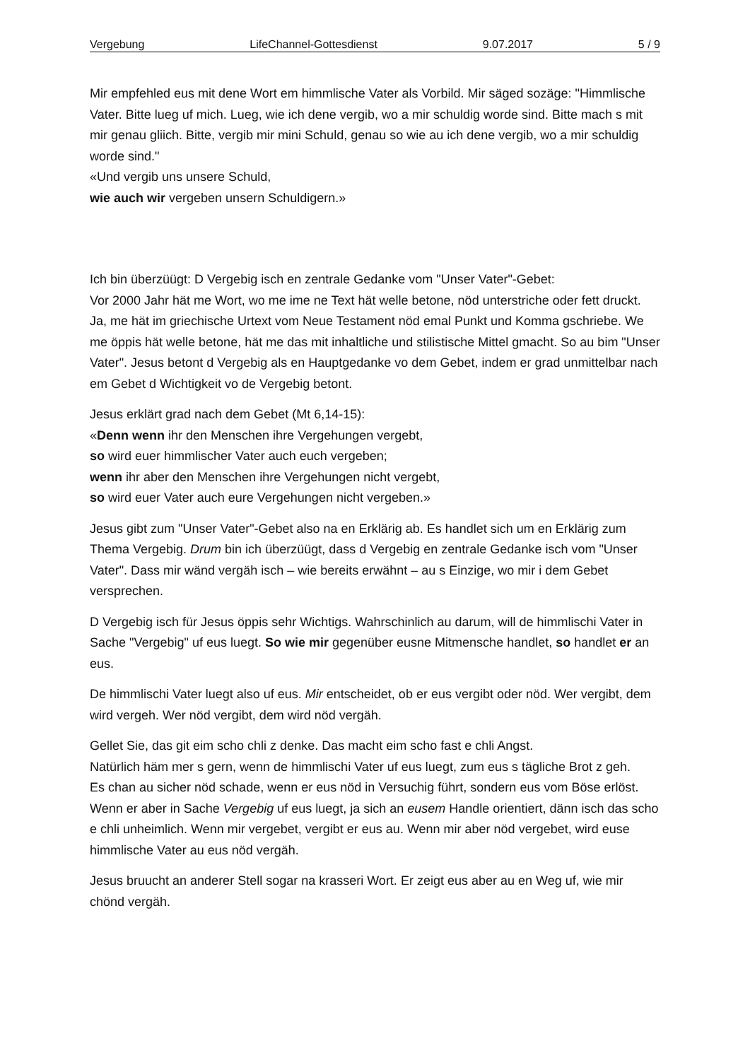Vergebung LifeChannel-Gottesdienst 9.07.2017 5 / 9
Mir empfehled eus mit dene Wort em himmlische Vater als Vorbild. Mir säged sozäge: "Himmlische Vater. Bitte lueg uf mich. Lueg, wie ich dene vergib, wo a mir schuldig worde sind. Bitte mach s mit mir genau gliich. Bitte, vergib mir mini Schuld, genau so wie au ich dene vergib, wo a mir schuldig worde sind."
«Und vergib uns unsere Schuld,
wie auch wir vergeben unsern Schuldigern.»
Ich bin überzüügt: D Vergebig isch en zentrale Gedanke vom "Unser Vater"-Gebet:
Vor 2000 Jahr hät me Wort, wo me ime ne Text hät welle betone, nöd unterstriche oder fett druckt. Ja, me hät im griechische Urtext vom Neue Testament nöd emal Punkt und Komma gschriebe. We me öppis hät welle betone, hät me das mit inhaltliche und stilistische Mittel gmacht. So au bim "Unser Vater". Jesus betont d Vergebig als en Hauptgedanke vo dem Gebet, indem er grad unmittelbar nach em Gebet d Wichtigkeit vo de Vergebig betont.
Jesus erklärt grad nach dem Gebet (Mt 6,14-15):
«Denn wenn ihr den Menschen ihre Vergehungen vergebt,
so wird euer himmlischer Vater auch euch vergeben;
wenn ihr aber den Menschen ihre Vergehungen nicht vergebt,
so wird euer Vater auch eure Vergehungen nicht vergeben.»
Jesus gibt zum "Unser Vater"-Gebet also na en Erklärig ab. Es handlet sich um en Erklärig zum Thema Vergebig. Drum bin ich überzüügt, dass d Vergebig en zentrale Gedanke isch vom "Unser Vater". Dass mir wänd vergäh isch – wie bereits erwähnt – au s Einzige, wo mir i dem Gebet versprechen.
D Vergebig isch für Jesus öppis sehr Wichtigs. Wahrschinlich au darum, will de himmlischi Vater in Sache "Vergebig" uf eus luegt. So wie mir gegenüber eusne Mitmensche handlet, so handlet er an eus.
De himmlischi Vater luegt also uf eus. Mir entscheidet, ob er eus vergibt oder nöd. Wer vergibt, dem wird vergeh. Wer nöd vergibt, dem wird nöd vergäh.
Gellet Sie, das git eim scho chli z denke. Das macht eim scho fast e chli Angst.
Natürlich häm mer s gern, wenn de himmlischi Vater uf eus luegt, zum eus s tägliche Brot z geh.
Es chan au sicher nöd schade, wenn er eus nöd in Versuchig führt, sondern eus vom Böse erlöst.
Wenn er aber in Sache Vergebig uf eus luegt, ja sich an eusem Handle orientiert, dänn isch das scho e chli unheimlich. Wenn mir vergebet, vergibt er eus au. Wenn mir aber nöd vergebet, wird euse himmlische Vater au eus nöd vergäh.
Jesus bruucht an anderer Stell sogar na krasseri Wort. Er zeigt eus aber au en Weg uf, wie mir chönd vergäh.